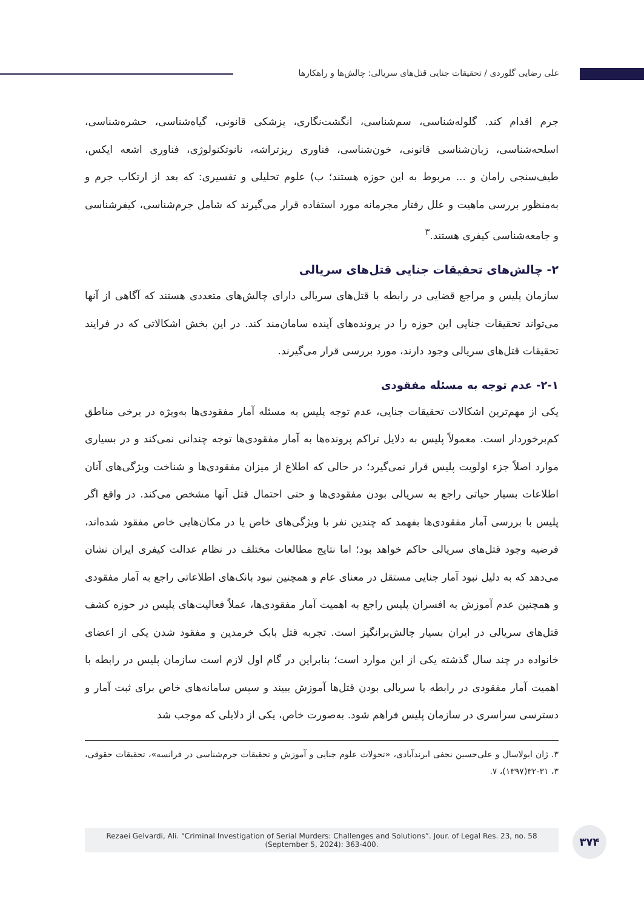علی رضایی گلوردی / تحقیقات جنایی قتل‌های سریالی: چالش‌ها و راهکارها
جرم اقدام کند. گلوله‌شناسی، سم‌شناسی، انگشت‌نگاری، پزشکی قانونی، گیاه‌شناسی، حشره‌شناسی، اسلحه‌شناسی، زبان‌شناسی قانونی، خون‌شناسی، فناوری ریزتراشه، نانوتکنولوژی، فناوری اشعه ایکس، طیف‌سنجی رامان و ... مربوط به این حوزه هستند؛ ب) علوم تحلیلی و تفسیری: که بعد از ارتکاب جرم و به‌منظور بررسی ماهیت و علل رفتار مجرمانه مورد استفاده قرار می‌گیرند که شامل جرم‌شناسی، کیفرشناسی و جامعه‌شناسی کیفری هستند.<sup>۳</sup>
۲- چالش‌های تحقیقات جنایی قتل‌های سریالی
سازمان پلیس و مراجع قضایی در رابطه با قتل‌های سریالی دارای چالش‌های متعددی هستند که آگاهی از آنها می‌تواند تحقیقات جنایی این حوزه را در پرونده‌های آینده سامان‌مند کند. در این بخش اشکالاتی که در فرایند تحقیقات قتل‌های سریالی وجود دارند، مورد بررسی قرار می‌گیرند.
۲-۱- عدم توجه به مسئله مفقودی
یکی از مهم‌ترین اشکالات تحقیقات جنایی، عدم توجه پلیس به مسئله آمار مفقودی‌ها به‌ویژه در برخی مناطق کم‌برخوردار است. معمولاً پلیس به دلایل تراکم پرونده‌ها به آمار مفقودی‌ها توجه چندانی نمی‌کند و در بسیاری موارد اصلاً جزء اولویت پلیس قرار نمی‌گیرد؛ در حالی که اطلاع از میزان مفقودی‌ها و شناخت ویژگی‌های آنان اطلاعات بسیار حیاتی راجع به سریالی بودن مفقودی‌ها و حتی احتمال قتل آنها مشخص می‌کند. در واقع اگر پلیس با بررسی آمار مفقودی‌ها بفهمد که چندین نفر با ویژگی‌های خاص یا در مکان‌هایی خاص مفقود شده‌اند، فرضیه وجود قتل‌های سریالی حاکم خواهد بود؛ اما نتایج مطالعات مختلف در نظام عدالت کیفری ایران نشان می‌دهد که به دلیل نبود آمار جنایی مستقل در معنای عام و همچنین نبود بانک‌های اطلاعاتی راجع به آمار مفقودی و همچنین عدم آموزش به افسران پلیس راجع به اهمیت آمار مفقودی‌ها، عملاً فعالیت‌های پلیس در حوزه کشف قتل‌های سریالی در ایران بسیار چالش‌برانگیز است. تجربه قتل بابک خرمدین و مفقود شدن یکی از اعضای خانواده در چند سال گذشته یکی از این موارد است؛ بنابراین در گام اول لازم است سازمان پلیس در رابطه با اهمیت آمار مفقودی در رابطه با سریالی بودن قتل‌ها آموزش ببیند و سپس سامانه‌های خاص برای ثبت آمار و دسترسی سراسری در سازمان پلیس فراهم شود. به‌صورت خاص، یکی از دلایلی که موجب شد
۳. ژان ایولاسال و علی‌حسین نجفی ابرندآبادی، «تحولات علوم جنایی و آموزش و تحقیقات جرم‌شناسی در فرانسه»، تحقیقات حقوقی، ۳، ۳۱-۳۲(۱۳۹۷)، ۷.
Rezaei Gelvardi, Ali. “Criminal Investigation of Serial Murders: Challenges and Solutions”. Jour. of Legal Res. 23, no. 58
(September 5, 2024): 363-400.
۳۷۴